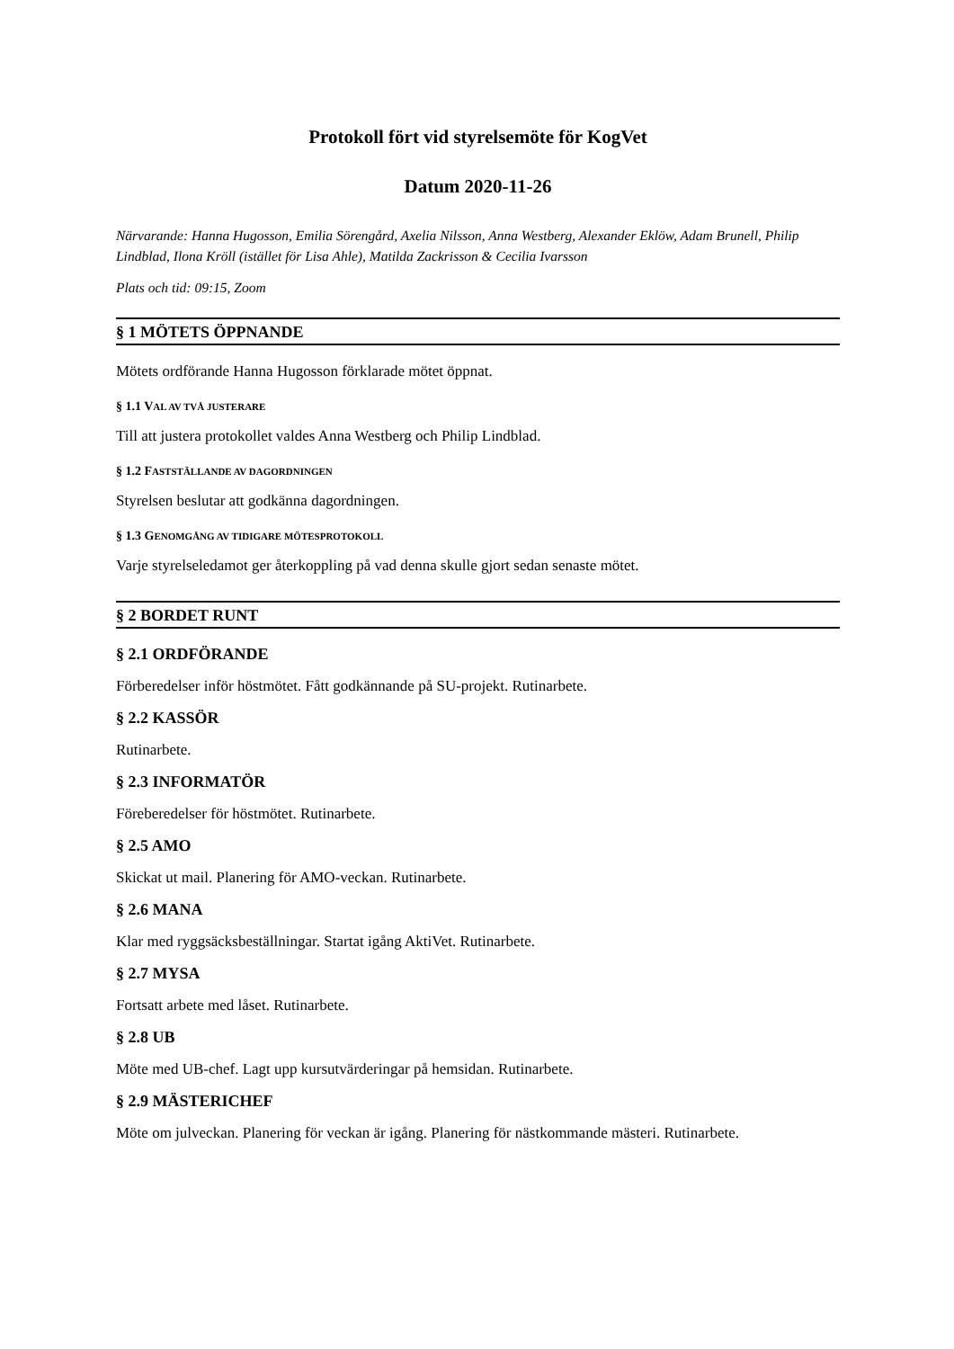Protokoll fört vid styrelsemöte för KogVet
Datum 2020-11-26
Närvarande: Hanna Hugosson, Emilia Sörengård, Axelia Nilsson, Anna Westberg, Alexander Eklöw, Adam Brunell, Philip Lindblad, Ilona Kröll (istället för Lisa Ahle), Matilda Zackrisson & Cecilia Ivarsson
Plats och tid: 09:15, Zoom
§ 1 MÖTETS ÖPPNANDE
Mötets ordförande Hanna Hugosson förklarade mötet öppnat.
§ 1.1 VAL AV TVÅ JUSTERARE
Till att justera protokollet valdes Anna Westberg och Philip Lindblad.
§ 1.2 FASTSTÄLLANDE AV DAGORDNINGEN
Styrelsen beslutar att godkänna dagordningen.
§ 1.3 GENOMGÅNG AV TIDIGARE MÖTESPROTOKOLL
Varje styrelseledamot ger återkoppling på vad denna skulle gjort sedan senaste mötet.
§ 2 BORDET RUNT
§ 2.1 ORDFÖRANDE
Förberedelser inför höstmötet. Fått godkännande på SU-projekt. Rutinarbete.
§ 2.2 KASSÖR
Rutinarbete.
§ 2.3 INFORMATÖR
Föreberedelser för höstmötet. Rutinarbete.
§ 2.5 AMO
Skickat ut mail. Planering för AMO-veckan. Rutinarbete.
§ 2.6 MANA
Klar med ryggsäcksbeställningar. Startat igång AktiVet. Rutinarbete.
§ 2.7 MYSA
Fortsatt arbete med låset. Rutinarbete.
§ 2.8 UB
Möte med UB-chef. Lagt upp kursutvärderingar på hemsidan. Rutinarbete.
§ 2.9 MÄSTERICHEF
Möte om julveckan. Planering för veckan är igång. Planering för nästkommande mästeri. Rutinarbete.